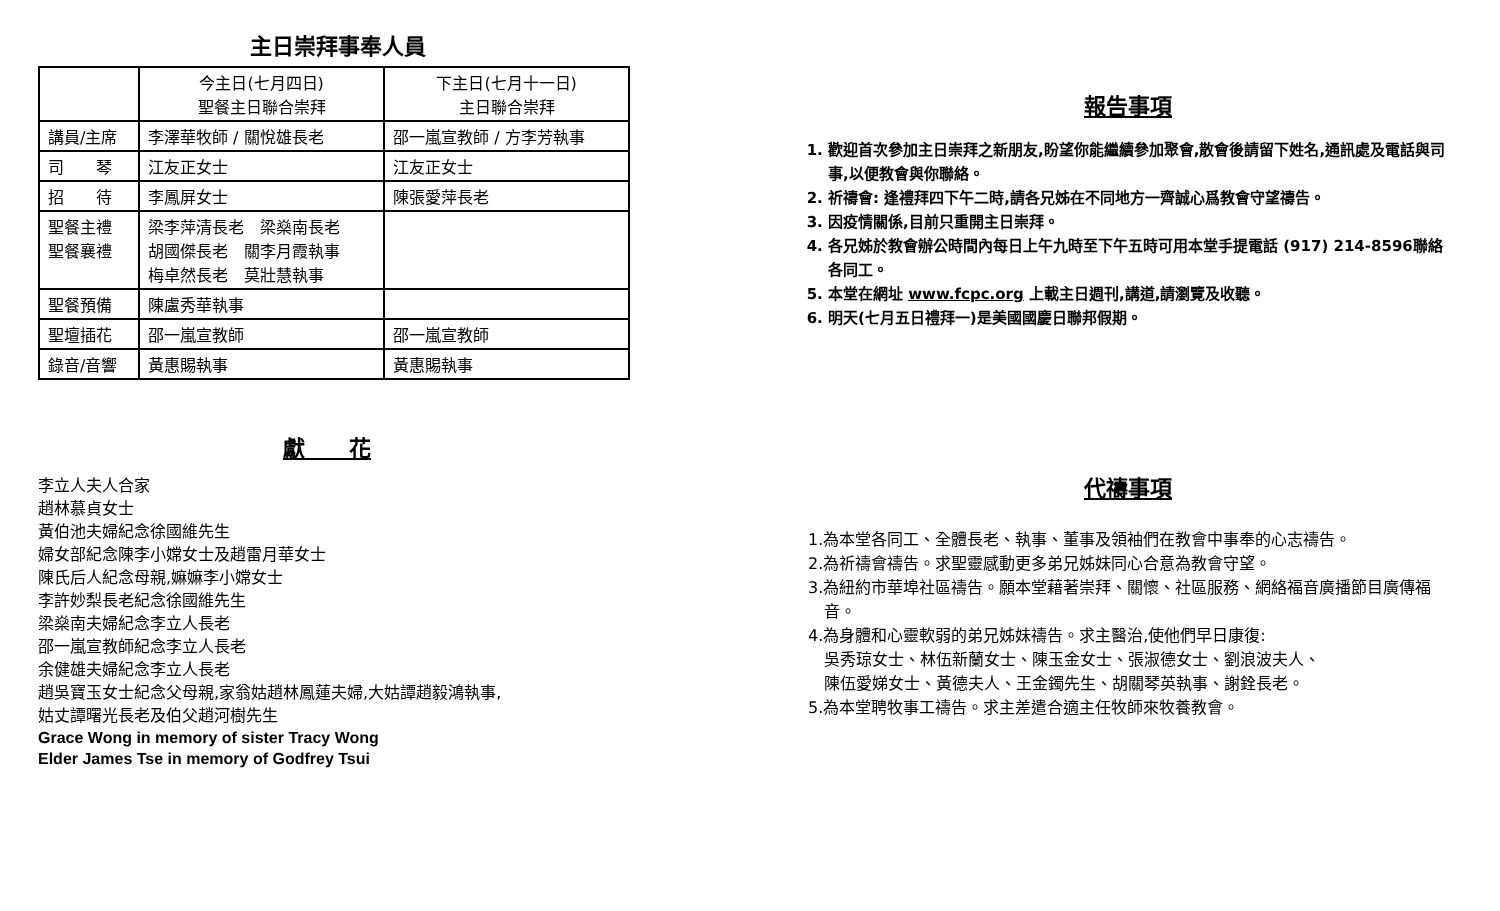主日崇拜事奉人員
| | 今主日(七月四日) 聖餐主日聯合崇拜 | 下主日(七月十一日) 主日聯合崇拜 |
| --- | --- | --- |
| 講員/主席 | 李澤華牧師 / 關悅雄長老 | 邵一嵐宣教師 / 方李芳執事 |
| 司 琴 | 江友正女士 | 江友正女士 |
| 招 待 | 李鳳屏女士 | 陳張愛萍長老 |
| 聖餐主禮 聖餐襄禮 | 梁李萍清長老 梁燊南長老 胡國傑長老 關李月霞執事 梅卓然長老 莫壯慧執事 | |
| 聖餐預備 | 陳盧秀華執事 | |
| 聖壇插花 | 邵一嵐宣教師 | 邵一嵐宣教師 |
| 錄音/音響 | 黃惠賜執事 | 黃惠賜執事 |
獻　　花
李立人夫人合家
趙林慕貞女士
黃伯池夫婦紀念徐國維先生
婦女部紀念陳李小嫦女士及趙雷月華女士
陳氏后人紀念母親,嫲嫲李小嫦女士
李許妙梨長老紀念徐國維先生
梁燊南夫婦紀念李立人長老
邵一嵐宣教師紀念李立人長老
余健雄夫婦紀念李立人長老
趙吳寶玉女士紀念父母親,家翁姑趙林鳳蓮夫婦,大姑譚趙毅鴻執事,
姑丈譚曙光長老及伯父趙河樹先生
Grace Wong in memory of sister Tracy Wong
Elder James Tse in memory of Godfrey Tsui
報告事項
1. 歡迎首次參加主日崇拜之新朋友,盼望你能繼續參加聚會,散會後請留下姓名,通訊處及電話與司事,以便教會與你聯絡。
2. 祈禱會: 逢禮拜四下午二時,請各兄姊在不同地方一齊誠心爲教會守望禱告。
3. 因疫情關係,目前只重開主日崇拜。
4. 各兄姊於教會辦公時間內每日上午九時至下午五時可用本堂手提電話 (917) 214-8596聯絡各同工。
5. 本堂在網址 www.fcpc.org 上載主日週刊,講道,請瀏覽及收聽。
6. 明天(七月五日禮拜一)是美國國慶日聯邦假期。
代禱事項
1.為本堂各同工、全體長老、執事、董事及領袖們在教會中事奉的心志禱告。
2.為祈禱會禱告。求聖靈感動更多弟兄姊妹同心合意為教會守望。
3.為紐約市華埠社區禱告。願本堂藉著崇拜、關懷、社區服務、網絡福音廣播節目廣傳福音。
4.為身體和心靈軟弱的弟兄姊妹禱告。求主醫治,使他們早日康復:
吳秀琼女士、林伍新蘭女士、陳玉金女士、張淑德女士、劉浪波夫人、
陳伍愛娣女士、黃德夫人、王金鐲先生、胡關琴英執事、謝銓長老。
5.為本堂聘牧事工禱告。求主差遣合適主任牧師來牧養教會。